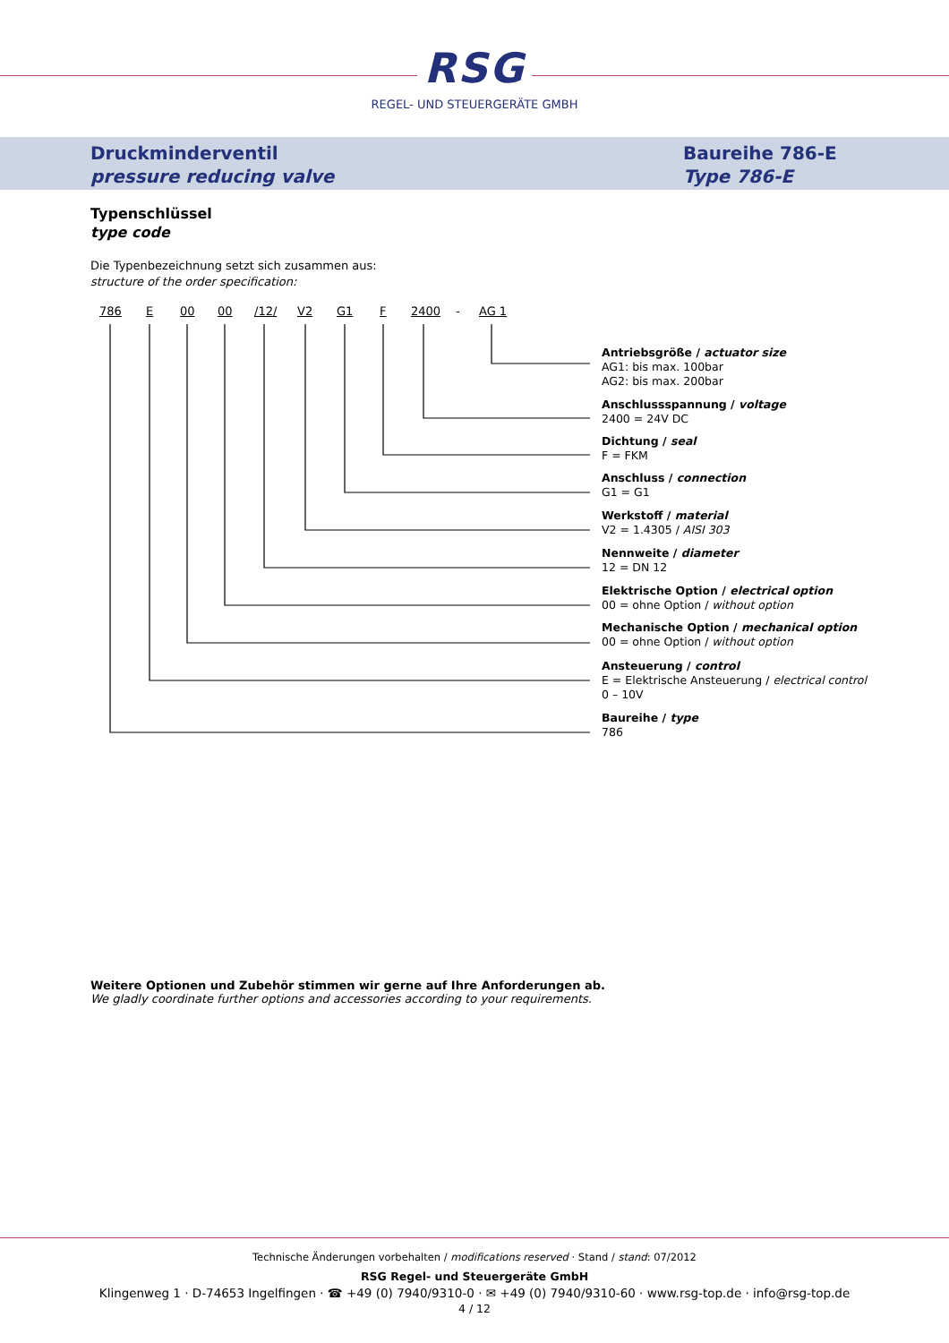RSG
REGEL- UND STEUERGERÄTE GMBH
Druckminderventil
pressure reducing valve
Baureihe 786-E
Type 786-E
Typenschlüssel
type code
Die Typenbezeichnung setzt sich zusammen aus:
structure of the order specification:
786 E 00 00 /12/ V2 G1 F 2400 - AG 1
Antriebsgröße / actuator size
AG1: bis max. 100bar
AG2: bis max. 200bar
Anschlussspannung / voltage
2400 = 24V DC
Dichtung / seal
F = FKM
Anschluss / connection
G1 = G1
Werkstoff / material
V2 = 1.4305 / AISI 303
Nennweite / diameter
12 = DN 12
Elektrische Option / electrical option
00 = ohne Option / without option
Mechanische Option / mechanical option
00 = ohne Option / without option
Ansteuerung / control
E = Elektrische Ansteuerung / electrical control
0 – 10V
Baureihe / type
786
Weitere Optionen und Zubehör stimmen wir gerne auf Ihre Anforderungen ab.
We gladly coordinate further options and accessories according to your requirements.
Technische Änderungen vorbehalten / modifications reserved · Stand / stand: 07/2012
RSG Regel- und Steuergeräte GmbH
Klingenweg 1 · D-74653 Ingelfingen · ☎ +49 (0) 7940/9310-0 · ✉ +49 (0) 7940/9310-60 · www.rsg-top.de · info@rsg-top.de
4 / 12